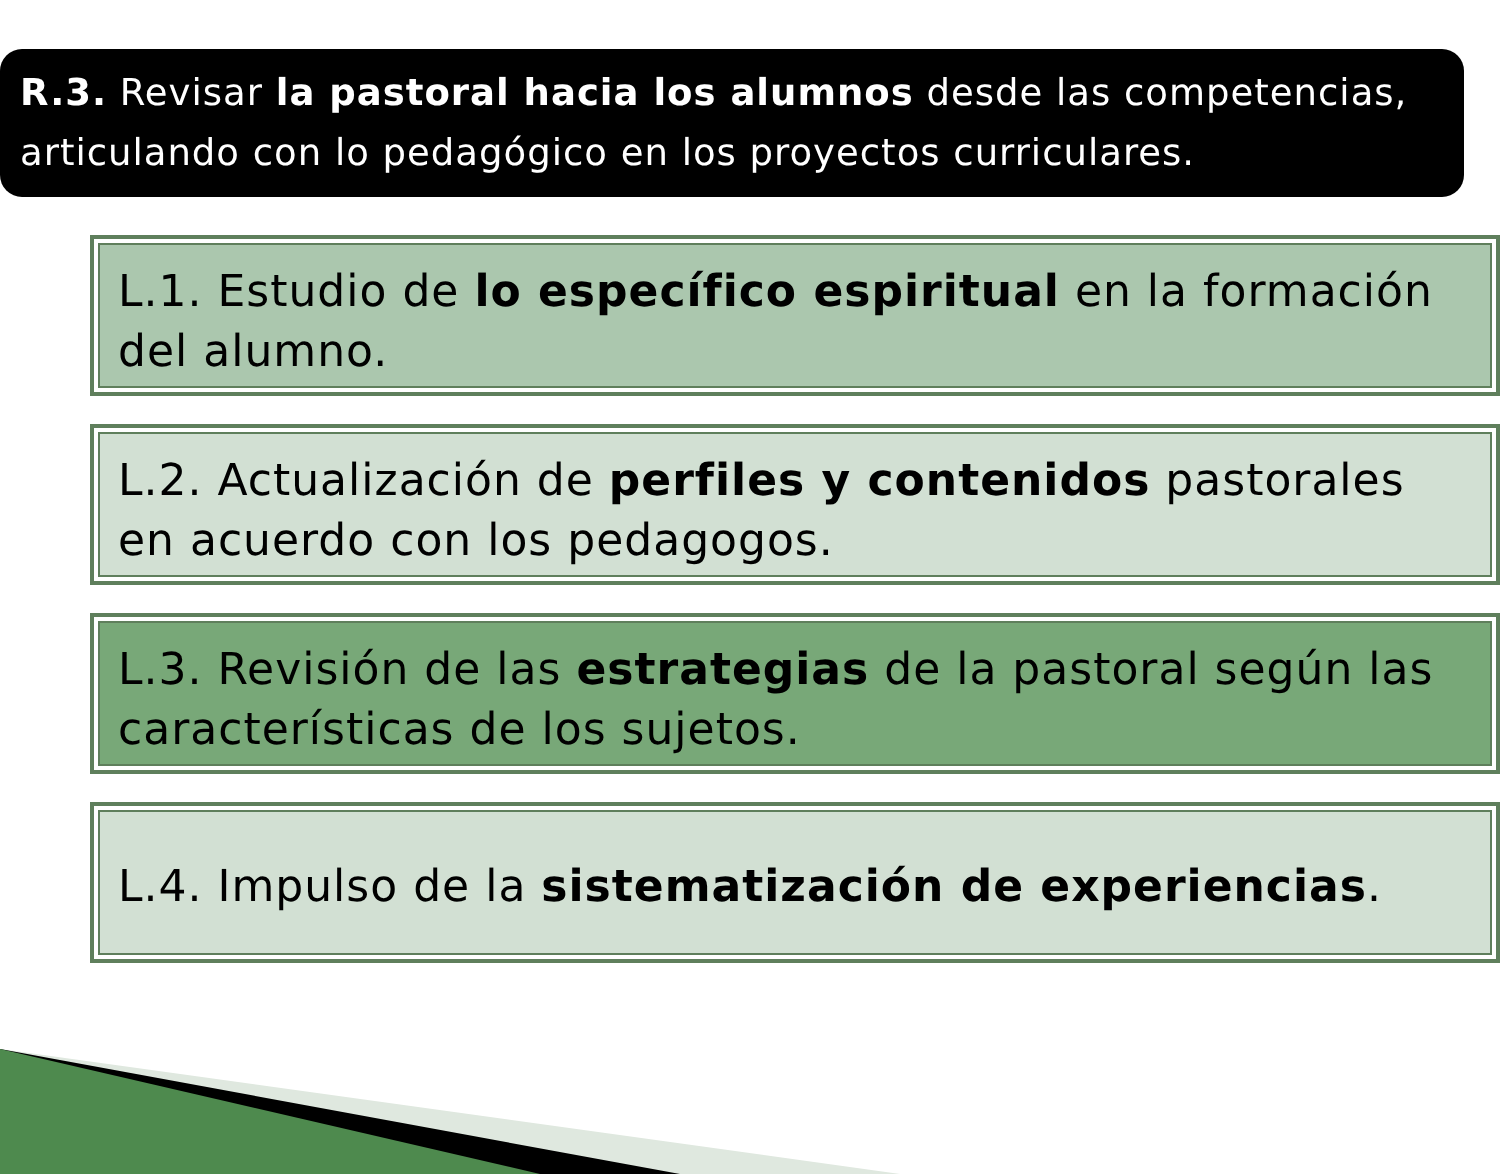R.3. Revisar la pastoral hacia los alumnos desde las competencias, articulando con lo pedagógico en los proyectos curriculares.
L.1. Estudio de lo específico espiritual en la formación del alumno.
L.2. Actualización de perfiles y contenidos pastorales en acuerdo con los pedagogos.
L.3. Revisión de las estrategias de la pastoral según las características de los sujetos.
L.4. Impulso de la sistematización de experiencias.